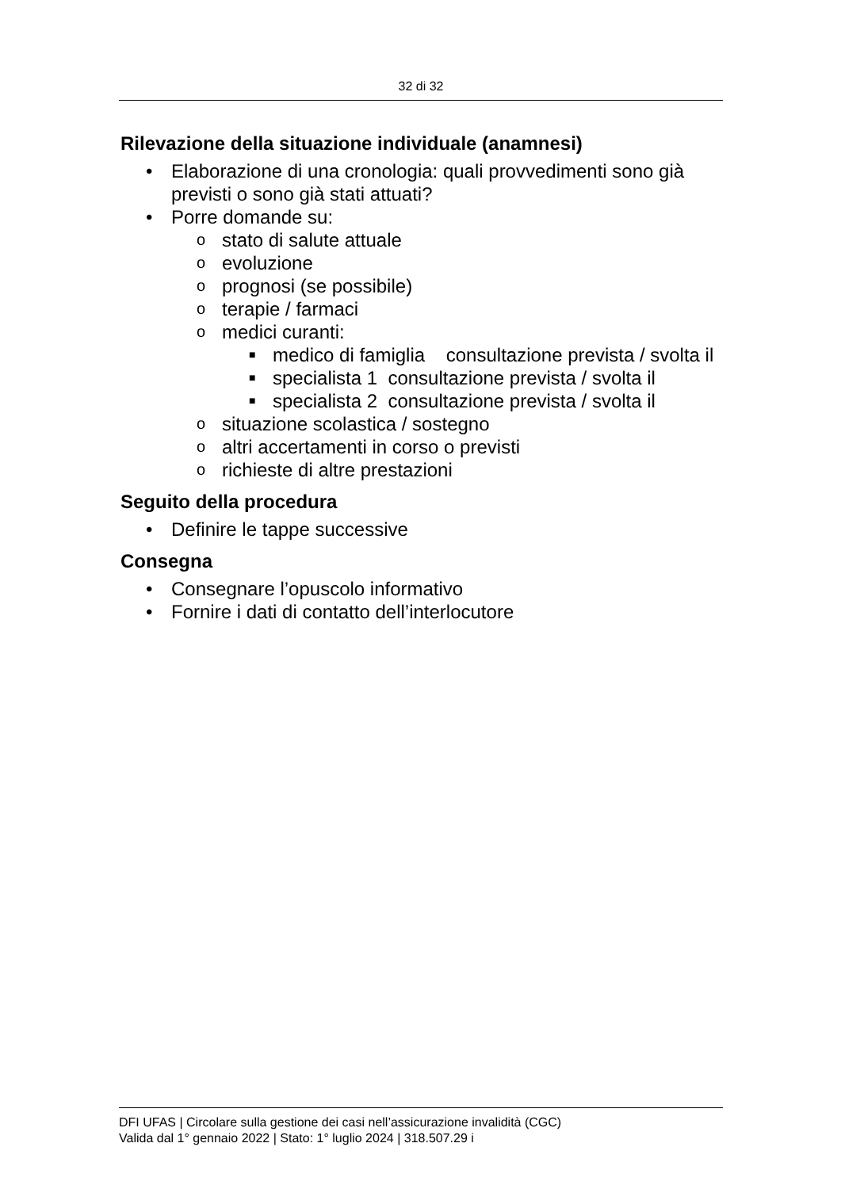32 di 32
Rilevazione della situazione individuale (anamnesi)
• Elaborazione di una cronologia: quali provvedimenti sono già previsti o sono già stati attuati?
• Porre domande su:
o stato di salute attuale
o evoluzione
o prognosi (se possibile)
o terapie / farmaci
o medici curanti:
■ medico di famiglia consultazione prevista / svolta il
■ specialista 1 consultazione prevista / svolta il
■ specialista 2 consultazione prevista / svolta il
o situazione scolastica / sostegno
o altri accertamenti in corso o previsti
o richieste di altre prestazioni
Seguito della procedura
• Definire le tappe successive
Consegna
• Consegnare l’opuscolo informativo
• Fornire i dati di contatto dell’interlocutore
DFI UFAS | Circolare sulla gestione dei casi nell’assicurazione invalidità (CGC)
Valida dal 1° gennaio 2022 | Stato: 1° luglio 2024 | 318.507.29 i